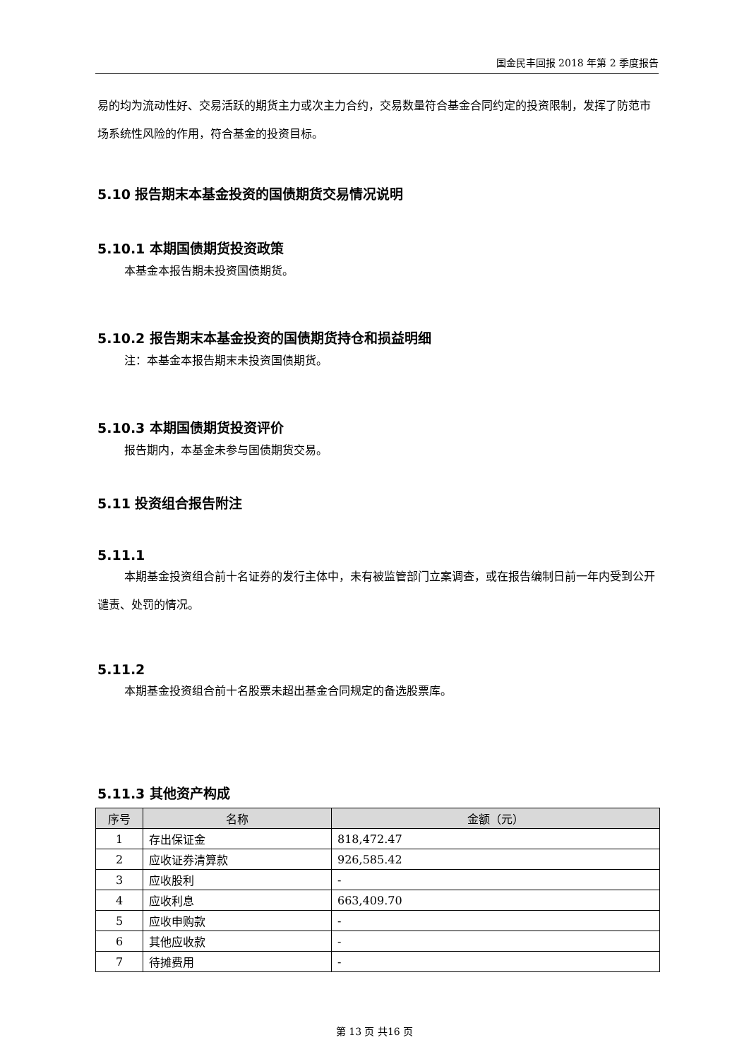国金民丰回报 2018 年第 2 季度报告
易的均为流动性好、交易活跃的期货主力或次主力合约，交易数量符合基金合同约定的投资限制，发挥了防范市场系统性风险的作用，符合基金的投资目标。
5.10 报告期末本基金投资的国债期货交易情况说明
5.10.1 本期国债期货投资政策
本基金本报告期未投资国债期货。
5.10.2 报告期末本基金投资的国债期货持仓和损益明细
注：本基金本报告期末未投资国债期货。
5.10.3 本期国债期货投资评价
报告期内，本基金未参与国债期货交易。
5.11 投资组合报告附注
5.11.1
本期基金投资组合前十名证券的发行主体中，未有被监管部门立案调查，或在报告编制日前一年内受到公开谴责、处罚的情况。
5.11.2
本期基金投资组合前十名股票未超出基金合同规定的备选股票库。
5.11.3 其他资产构成
| 序号 | 名称 | 金额（元） |
| --- | --- | --- |
| 1 | 存出保证金 | 818,472.47 |
| 2 | 应收证券清算款 | 926,585.42 |
| 3 | 应收股利 | - |
| 4 | 应收利息 | 663,409.70 |
| 5 | 应收申购款 | - |
| 6 | 其他应收款 | - |
| 7 | 待摊费用 | - |
第 13 页 共16 页